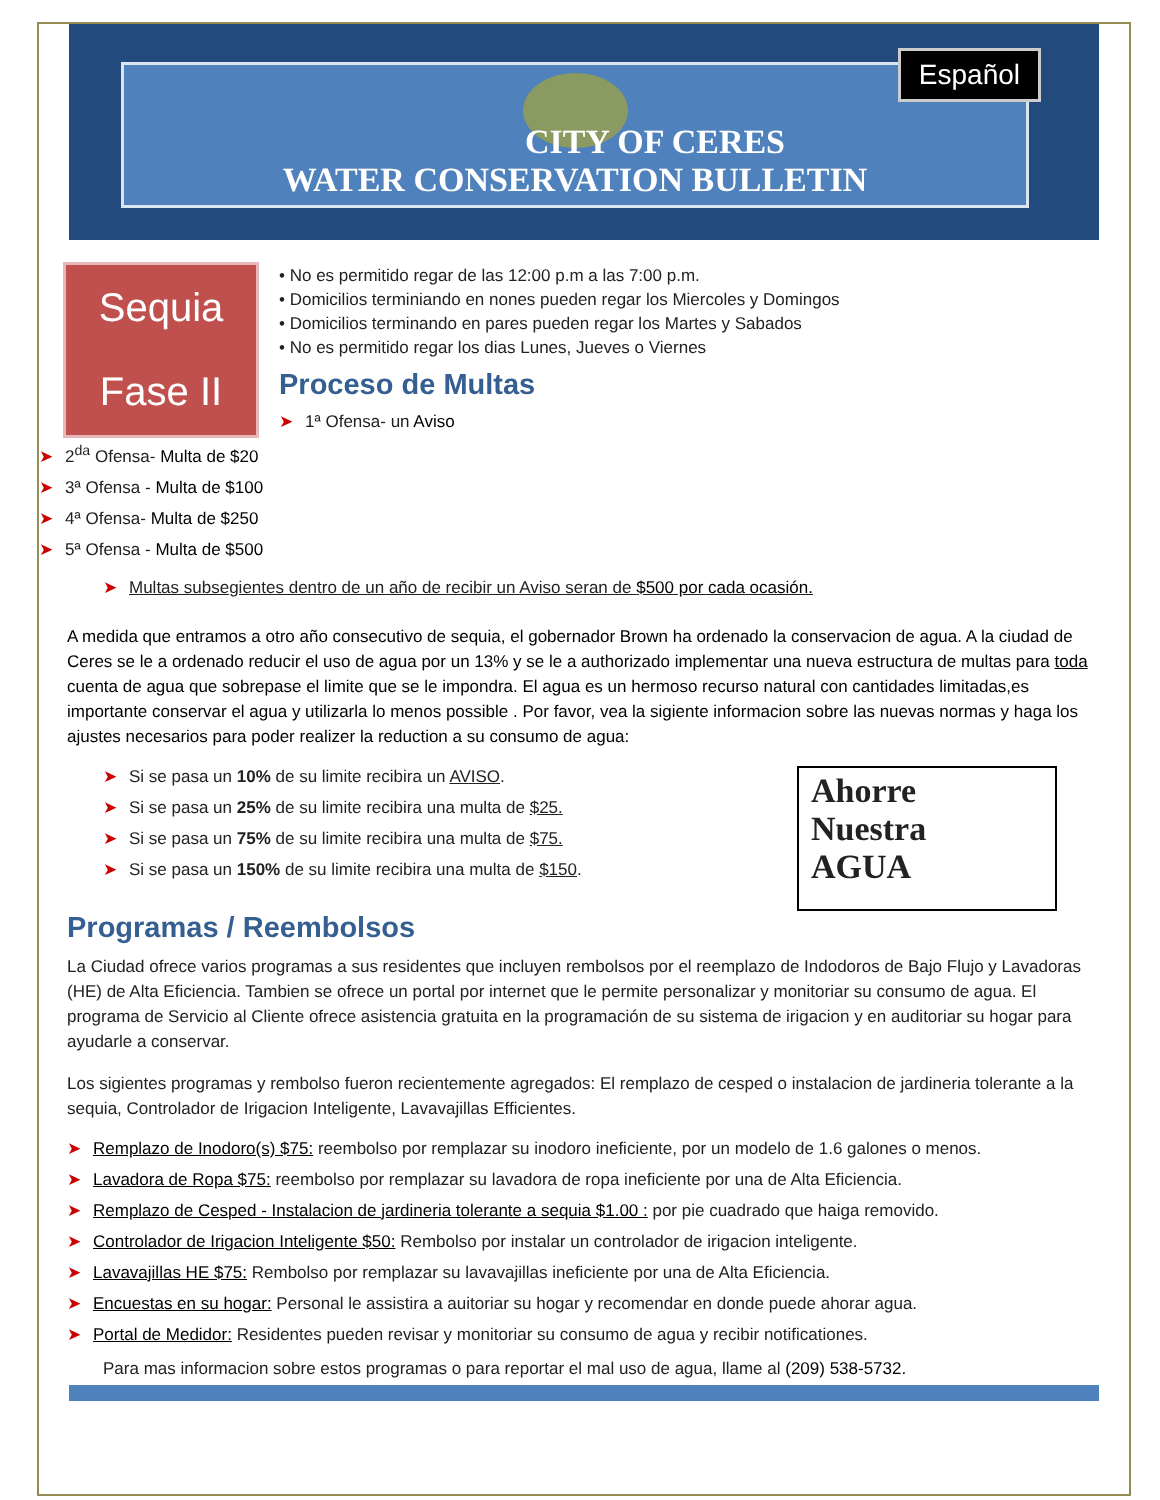Español
CITY OF CERES
WATER CONSERVATION BULLETIN
Sequia
Fase II
• No es permitido regar de las 12:00 p.m a las 7:00 p.m.
• Domicilios terminiando en nones pueden regar los Miercoles y Domingos
• Domicilios terminando en pares pueden regar los Martes y Sabados
• No es permitido regar los dias Lunes, Jueves o Viernes
Proceso de Multas
➤ 1ª Ofensa- un Aviso
➤ 2<sup>da</sup> Ofensa- Multa de $20
➤ 3ª Ofensa - Multa de $100
➤ 4ª Ofensa- Multa de $250
➤ 5ª Ofensa - Multa de $500
➤ Multas subsegientes dentro de un año de recibir un Aviso seran de $500 por cada ocasión.
A medida que entramos a otro año consecutivo de sequia, el gobernador Brown ha ordenado la conservacion de agua. A la ciudad de Ceres se le a ordenado reducir el uso de agua por un 13% y se le a authorizado implementar una nueva estructura de multas para toda cuenta de agua que sobrepase el limite que se le impondra. El agua es un hermoso recurso natural con cantidades limitadas,es importante conservar el agua y utilizarla lo menos possible . Por favor, vea la sigiente informacion sobre las nuevas normas y haga los ajustes necesarios para poder realizer la reduction a su consumo de agua:
Ahorre
Nuestra
AGUA
➤ Si se pasa un 10% de su limite recibira un AVISO.
➤ Si se pasa un 25% de su limite recibira una multa de $25.
➤ Si se pasa un 75% de su limite recibira una multa de $75.
➤ Si se pasa un 150% de su limite recibira una multa de $150.
Programas / Reembolsos
La Ciudad ofrece varios programas a sus residentes que incluyen rembolsos por el reemplazo de Indodoros de Bajo Flujo y Lavadoras (HE) de Alta Eficiencia. Tambien se ofrece un portal por internet que le permite personalizar y monitoriar su consumo de agua. El programa de Servicio al Cliente ofrece asistencia gratuita en la programación de su sistema de irigacion y en auditoriar su hogar para ayudarle a conservar.
Los sigientes programas y rembolso fueron recientemente agregados: El remplazo de cesped o instalacion de jardineria tolerante a la sequia, Controlador de Irigacion Inteligente, Lavavajillas Efficientes.
➤ Remplazo de Inodoro(s) $75: reembolso por remplazar su inodoro ineficiente, por un modelo de 1.6 galones o menos.
➤ Lavadora de Ropa $75: reembolso por remplazar su lavadora de ropa ineficiente por una de Alta Eficiencia.
➤ Remplazo de Cesped - Instalacion de jardineria tolerante a sequia $1.00 : por pie cuadrado que haiga removido.
➤ Controlador de Irigacion Inteligente $50: Rembolso por instalar un controlador de irigacion inteligente.
➤ Lavavajillas HE $75: Rembolso por remplazar su lavavajillas ineficiente por una de Alta Eficiencia.
➤ Encuestas en su hogar: Personal le assistira a auitoriar su hogar y recomendar en donde puede ahorar agua.
➤ Portal de Medidor: Residentes pueden revisar y monitoriar su consumo de agua y recibir notificationes.
Para mas informacion sobre estos programas o para reportar el mal uso de agua, llame al (209) 538-5732.